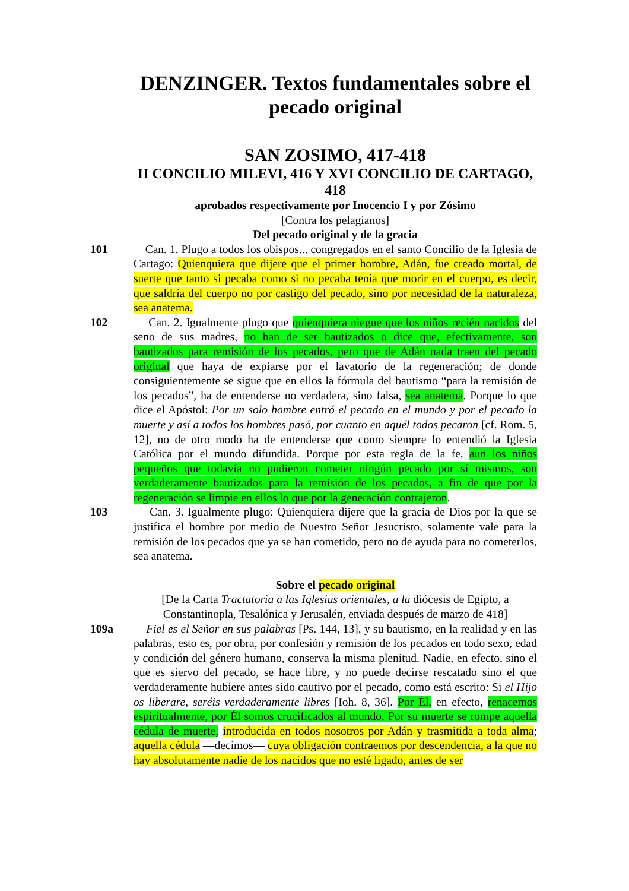DENZINGER. Textos fundamentales sobre el pecado original
SAN ZOSIMO, 417-418
II CONCILIO MILEVI, 416 Y XVI CONCILIO DE CARTAGO, 418
aprobados respectivamente por Inocencio I y por Zósimo
[Contra los pelagianos]
Del pecado original y de la gracia
101 Can. 1. Plugo a todos los obispos... congregados en el santo Concilio de la Iglesia de Cartago: Quienquiera que dijere que el primer hombre, Adán, fue creado mortal, de suerte que tanto si pecaba como si no pecaba tenía que morir en el cuerpo, es decir, que saldría del cuerpo no por castigo del pecado, sino por necesidad de la naturaleza, sea anatema.
102 Can. 2. Igualmente plugo que quienquiera niegue que los niños recién nacidos del seno de sus madres, no han de ser bautizados o dice que, efectivamente, son bautizados para remisión de los pecados, pero que de Adán nada traen del pecado original que haya de expiarse por el lavatorio de la regeneración; de donde consiguientemente se sigue que en ellos la fórmula del bautismo “para la remisión de los pecados”, ha de entenderse no verdadera, sino falsa, sea anatema. Porque lo que dice el Apóstol: Por un solo hombre entró el pecado en el mundo y por el pecado la muerte y así a todos los hombres pasó, por cuanto en aquél todos pecaron [cf. Rom. 5, 12], no de otro modo ha de entenderse que como siempre lo entendió la Iglesia Católica por el mundo difundida. Porque por esta regla de la fe, aun los niños pequeños que todavía no pudieron cometer ningún pecado por sí mismos, son verdaderamente bautizados para la remisión de los pecados, a fin de que por la regeneración se limpie en ellos lo que por la generación contrajeron.
103 Can. 3. Igualmente plugo: Quienquiera dijere que la gracia de Dios por la que se justifica el hombre por medio de Nuestro Señor Jesucristo, solamente vale para la remisión de los pecados que ya se han cometido, pero no de ayuda para no cometerlos, sea anatema.
Sobre el pecado original
[De la Carta Tractatoria a las Iglesius orientales, a la diócesis de Egipto, a Constantinopla, Tesalónica y Jerusalén, enviada después de marzo de 418]
109a Fiel es el Señor en sus palabras [Ps. 144, 13], y su bautismo, en la realidad y en las palabras, esto es, por obra, por confesión y remisión de los pecados en todo sexo, edad y condición del género humano, conserva la misma plenitud. Nadie, en efecto, sino el que es siervo del pecado, se hace libre, y no puede decirse rescatado sino el que verdaderamente hubiere antes sido cautivo por el pecado, como está escrito: Si el Hijo os liberare, seréis verdaderamente libres [Ioh. 8, 36]. Por Él, en efecto, renacemos espiritualmente, por Él somos crucificados al mundo. Por su muerte se rompe aquella cédula de muerte, introducida en todos nosotros por Adán y trasmitida a toda alma; aquella cédula —decimos— cuya obligación contraemos por descendencia, a la que no hay absolutamente nadie de los nacidos que no esté ligado, antes de ser